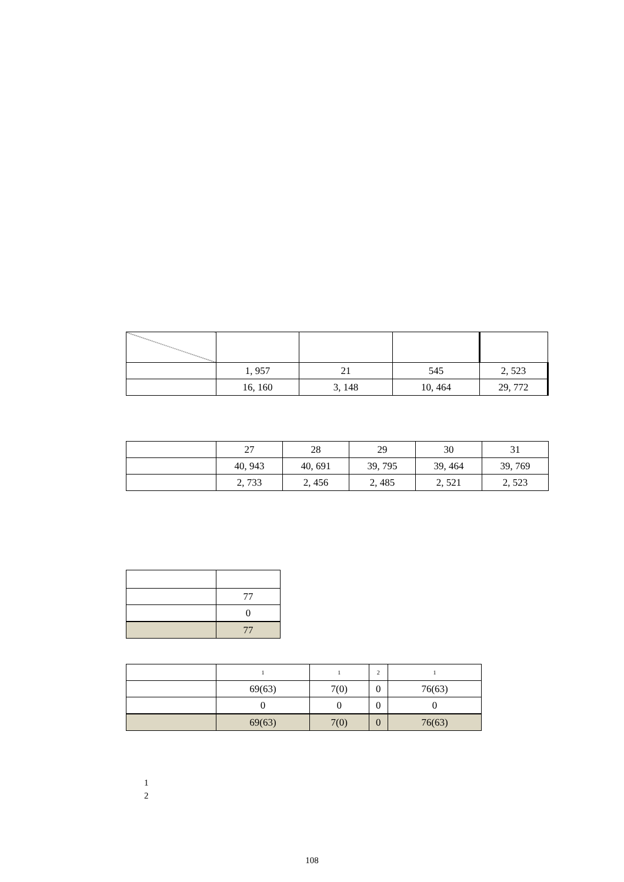| | 1, 957 | 21 | 545 | 2, 523 | |
| | 16, 160 | 3, 148 | 10, 464 | 29, 772 | |
| | 27 | 28 | 29 | 30 | 31 |
| | 40, 943 | 40, 691 | 39, 795 | 39, 464 | 39, 769 |
| | 2, 733 | 2, 456 | 2, 485 | 2, 521 | 2, 523 |
| | 77 |
| | 0 |
| | 77 |
| | 1 | 1 | 2 | 1 |
| | 69(63) | 7(0) | 0 | 76(63) |
| | 0 | 0 | 0 | 0 |
| | 69(63) | 7(0) | 0 | 76(63) |
1
2
108